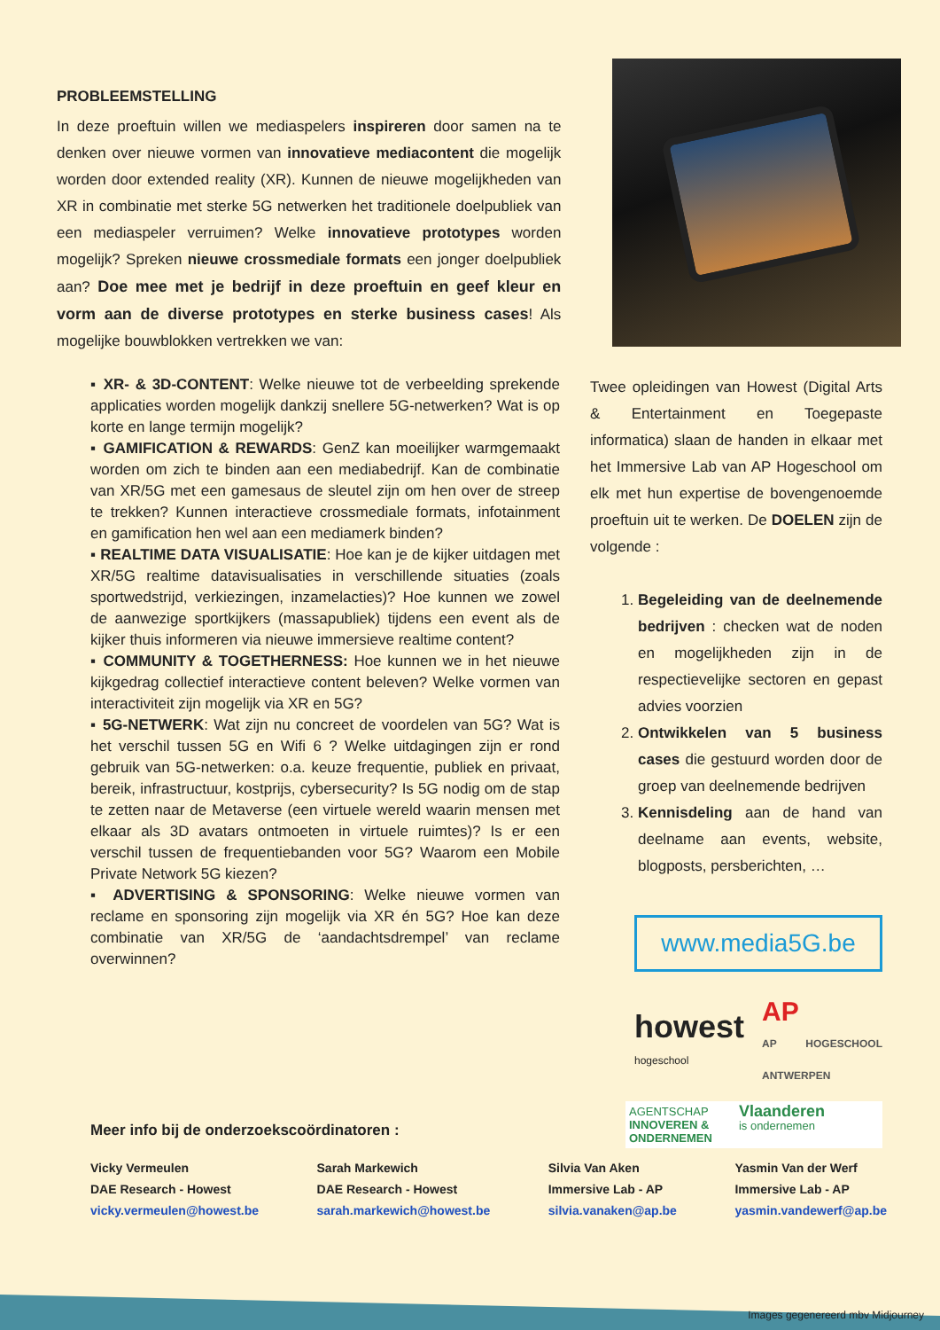PROBLEEMSTELLING
In deze proeftuin willen we mediaspelers inspireren door samen na te denken over nieuwe vormen van innovatieve mediacontent die mogelijk worden door extended reality (XR). Kunnen de nieuwe mogelijkheden van XR in combinatie met sterke 5G netwerken het traditionele doelpubliek van een mediaspeler verruimen? Welke innovatieve prototypes worden mogelijk? Spreken nieuwe crossmediale formats een jonger doelpubliek aan? Doe mee met je bedrijf in deze proeftuin en geef kleur en vorm aan de diverse prototypes en sterke business cases! Als mogelijke bouwblokken vertrekken we van:
▪ XR- & 3D-CONTENT: Welke nieuwe tot de verbeelding sprekende applicaties worden mogelijk dankzij snellere 5G-netwerken? Wat is op korte en lange termijn mogelijk?
▪ GAMIFICATION & REWARDS: GenZ kan moeilijker warmgemaakt worden om zich te binden aan een mediabedrijf. Kan de combinatie van XR/5G met een gamesaus de sleutel zijn om hen over de streep te trekken? Kunnen interactieve crossmediale formats, infotainment en gamification hen wel aan een mediamerk binden?
▪ REALTIME DATA VISUALISATIE: Hoe kan je de kijker uitdagen met XR/5G realtime datavisualisaties in verschillende situaties (zoals sportwedstrijd, verkiezingen, inzamelacties)? Hoe kunnen we zowel de aanwezige sportkijkers (massapubliek) tijdens een event als de kijker thuis informeren via nieuwe immersieve realtime content?
▪ COMMUNITY & TOGETHERNESS: Hoe kunnen we in het nieuwe kijkgedrag collectief interactieve content beleven? Welke vormen van interactiviteit zijn mogelijk via XR en 5G?
▪ 5G-NETWERK: Wat zijn nu concreet de voordelen van 5G? Wat is het verschil tussen 5G en Wifi 6 ? Welke uitdagingen zijn er rond gebruik van 5G-netwerken: o.a. keuze frequentie, publiek en privaat, bereik, infrastructuur, kostprijs, cybersecurity? Is 5G nodig om de stap te zetten naar de Metaverse (een virtuele wereld waarin mensen met elkaar als 3D avatars ontmoeten in virtuele ruimtes)? Is er een verschil tussen de frequentiebanden voor 5G? Waarom een Mobile Private Network 5G kiezen?
▪ ADVERTISING & SPONSORING: Welke nieuwe vormen van reclame en sponsoring zijn mogelijk via XR én 5G? Hoe kan deze combinatie van XR/5G de ‘aandachtsdrempel’ van reclame overwinnen?
Twee opleidingen van Howest (Digital Arts & Entertainment en Toegepaste informatica) slaan de handen in elkaar met het Immersive Lab van AP Hogeschool om elk met hun expertise de bovengenoemde proeftuin uit te werken. De DOELEN zijn de volgende :
1. Begeleiding van de deelnemende bedrijven : checken wat de noden en mogelijkheden zijn in de respectievelijke sectoren en gepast advies voorzien
2. Ontwikkelen van 5 business cases die gestuurd worden door de groep van deelnemende bedrijven
3. Kennisdeling aan de hand van deelname aan events, website, blogposts, persberichten, …
www.media5G.be
howest
hogeschool
AP
AP HOGESCHOOL ANTWERPEN
AGENTSCHAP
INNOVEREN &
ONDERNEMEN Vlaanderen
is ondernemen
Meer info bij de onderzoekscoördinatoren :
Vicky Vermeulen
DAE Research - Howest
vicky.vermeulen@howest.be
Sarah Markewich
DAE Research - Howest
sarah.markewich@howest.be
Silvia Van Aken
Immersive Lab - AP
silvia.vanaken@ap.be
Yasmin Van der Werf
Immersive Lab - AP
yasmin.vandewerf@ap.be
Images gegenereerd mbv Midjourney